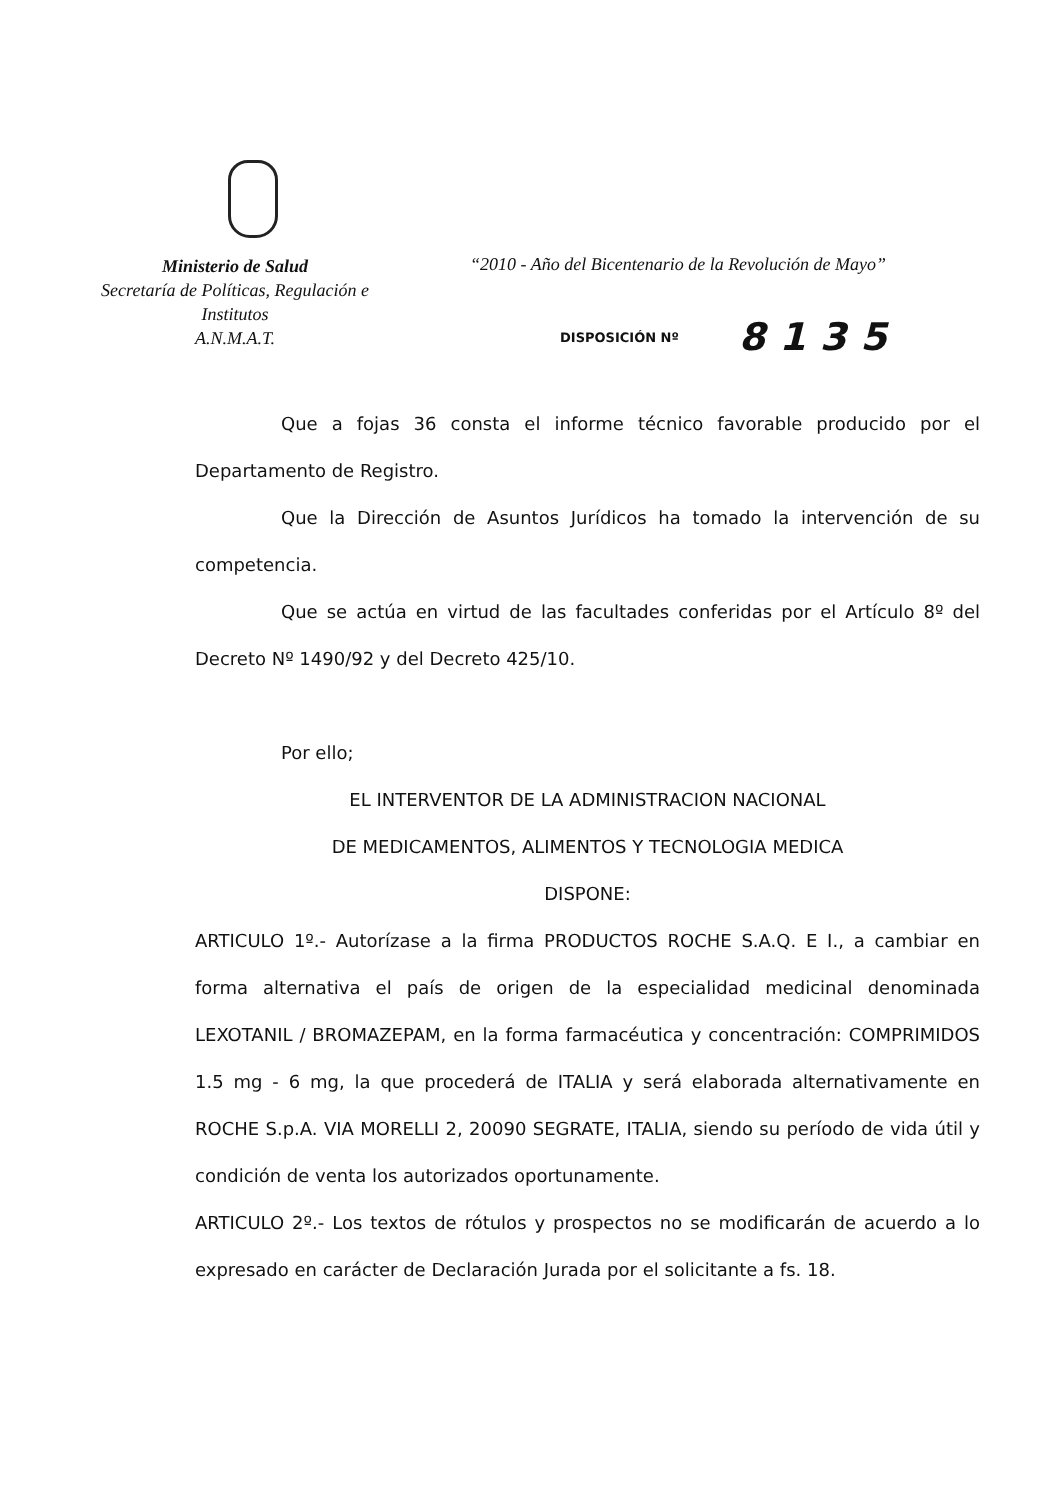Ministerio de Salud
Secretaría de Políticas, Regulación e
Institutos
A.N.M.A.T.
“2010 - Año del Bicentenario de la Revolución de Mayo”
DISPOSICIÓN Nº 8135
Que a fojas 36 consta el informe técnico favorable producido por el Departamento de Registro.
Que la Dirección de Asuntos Jurídicos ha tomado la intervención de su competencia.
Que se actúa en virtud de las facultades conferidas por el Artículo 8º del Decreto Nº 1490/92 y del Decreto 425/10.
Por ello;
EL INTERVENTOR DE LA ADMINISTRACION NACIONAL
DE MEDICAMENTOS, ALIMENTOS Y TECNOLOGIA MEDICA
DISPONE:
ARTICULO 1º.- Autorízase a la firma PRODUCTOS ROCHE S.A.Q. E I., a cambiar en forma alternativa el país de origen de la especialidad medicinal denominada LEXOTANIL / BROMAZEPAM, en la forma farmacéutica y concentración: COMPRIMIDOS 1.5 mg - 6 mg, la que procederá de ITALIA y será elaborada alternativamente en ROCHE S.p.A. VIA MORELLI 2, 20090 SEGRATE, ITALIA, siendo su período de vida útil y condición de venta los autorizados oportunamente.
ARTICULO 2º.- Los textos de rótulos y prospectos no se modificarán de acuerdo a lo expresado en carácter de Declaración Jurada por el solicitante a fs. 18.